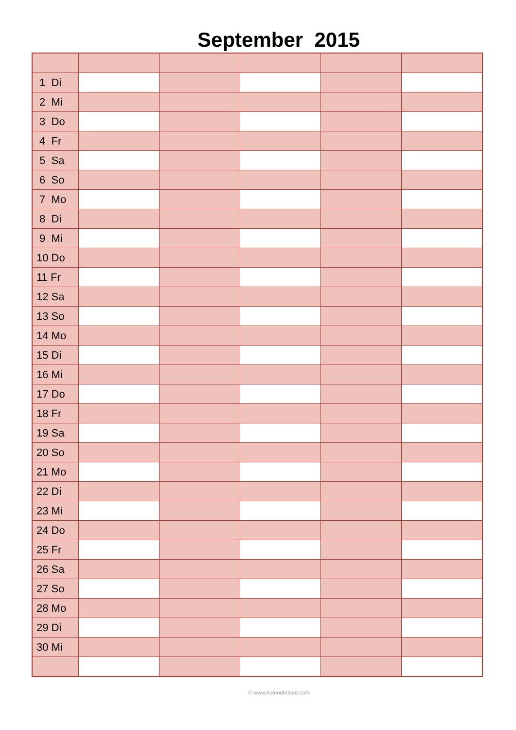September 2015
| 1 Di | | | | | |
| 2 Mi | | | | | |
| 3 Do | | | | | |
| 4 Fr | | | | | |
| 5 Sa | | | | | |
| 6 So | | | | | |
| 7 Mo | | | | | |
| 8 Di | | | | | |
| 9 Mi | | | | | |
| 10 Do | | | | | |
| 11 Fr | | | | | |
| 12 Sa | | | | | |
| 13 So | | | | | |
| 14 Mo | | | | | |
| 15 Di | | | | | |
| 16 Mi | | | | | |
| 17 Do | | | | | |
| 18 Fr | | | | | |
| 19 Sa | | | | | |
| 20 So | | | | | |
| 21 Mo | | | | | |
| 22 Di | | | | | |
| 23 Mi | | | | | |
| 24 Do | | | | | |
| 25 Fr | | | | | |
| 26 Sa | | | | | |
| 27 So | | | | | |
| 28 Mo | | | | | |
| 29 Di | | | | | |
| 30 Mi | | | | | |
© www.Kalenderland.com